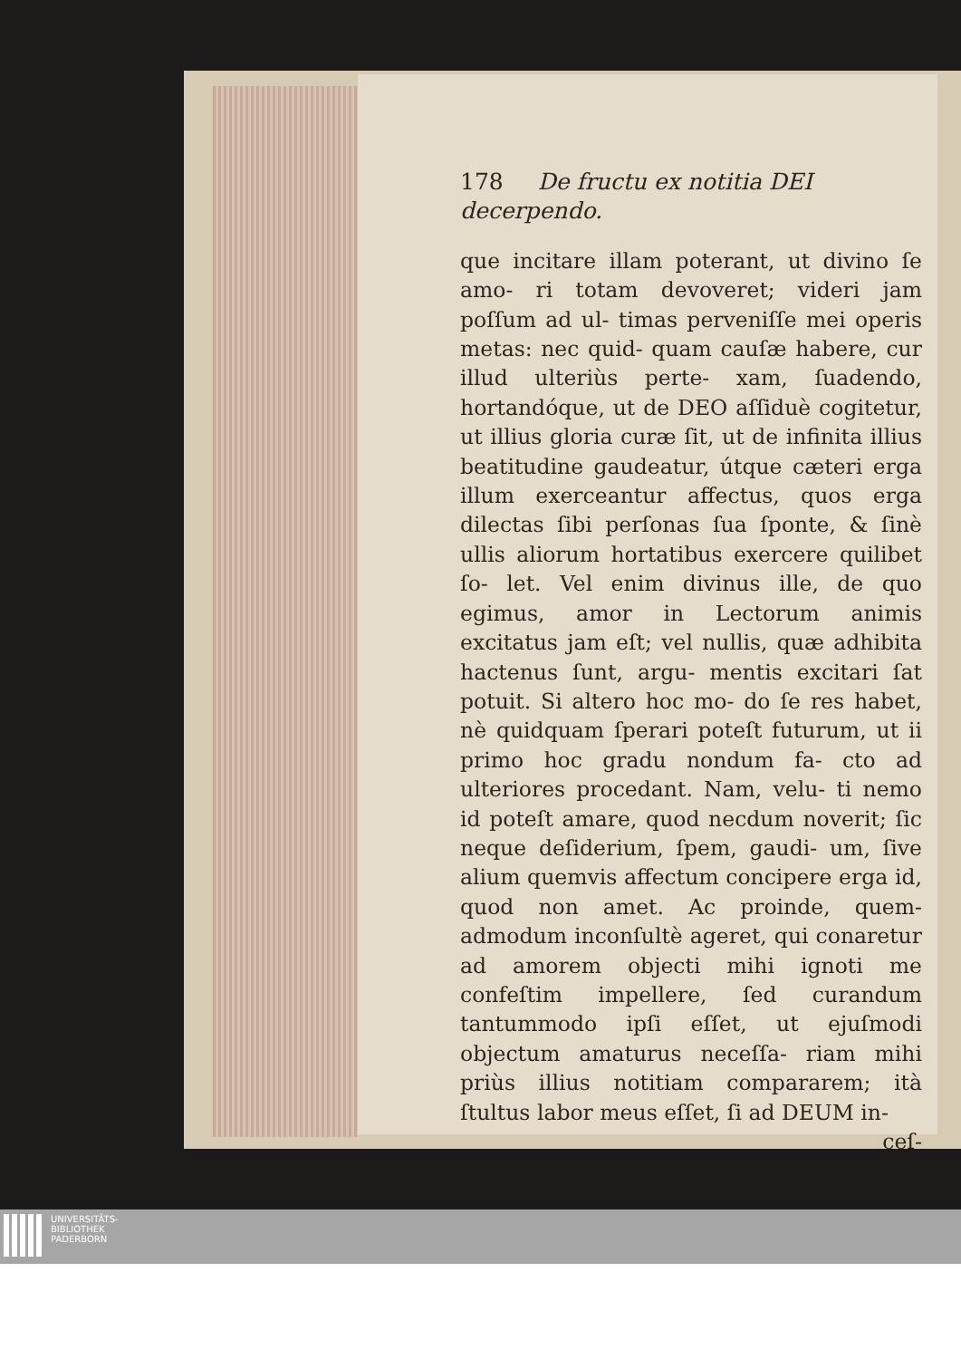178 De fructu ex notitia DEI decerpendo.
que incitare illam poterant, ut divino ſe amo- ri totam devoveret; videri jam poſſum ad ul- timas perveniſſe mei operis metas: nec quid- quam cauſæ habere, cur illud ulteriùs perte- xam, ſuadendo, hortandóque, ut de DEO aſſiduè cogitetur, ut illius gloria curæ ſit, ut de infinita illius beatitudine gaudeatur, útque cæteri erga illum exerceantur affectus, quos erga dilectas ſibi perſonas ſua ſponte, & ſinè ullis aliorum hortatibus exercere quilibet ſo- let. Vel enim divinus ille, de quo egimus, amor in Lectorum animis excitatus jam eſt; vel nullis, quæ adhibita hactenus ſunt, argu- mentis excitari ſat potuit. Si altero hoc mo- do ſe res habet, nè quidquam ſperari poteſt futurum, ut ii primo hoc gradu nondum fa- cto ad ulteriores procedant. Nam, velu- ti nemo id poteſt amare, quod necdum noverit; ſic neque deſiderium, ſpem, gaudi- um, ſive alium quemvis affectum concipere erga id, quod non amet. Ac proinde, quem- admodum inconſultè ageret, qui conaretur ad amorem objecti mihi ignoti me confeſtim impellere, ſed curandum tantummodo ipſi eſſet, ut ejuſmodi objectum amaturus neceſſa- riam mihi priùs illius notitiam compararem; ità ſtultus labor meus eſſet, ſi ad DEUM in-
ceſ-
UNIVERSITÄTS-
BIBLIOTHEK
PADERBORN